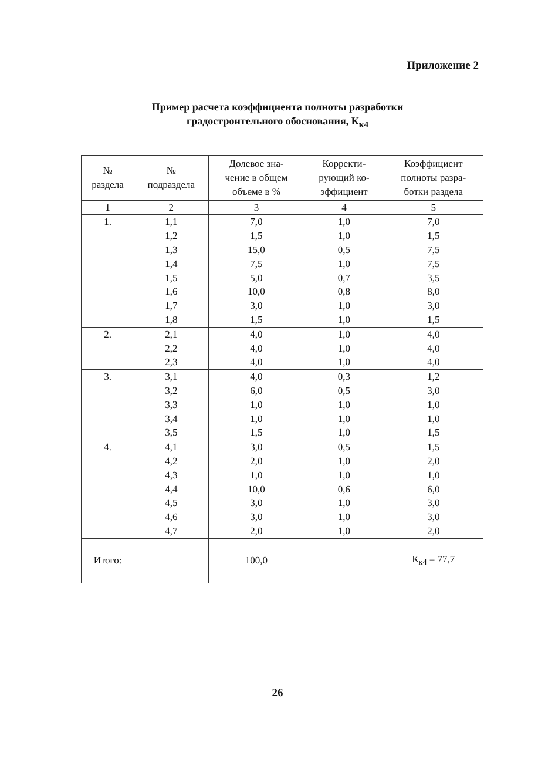Приложение 2
Пример расчета коэффициента полноты разработки
градостроительного обоснования, К<sub>к4</sub>
| № раздела | № подраздела | Долевое зна- чение в общем объеме в % | Корректи- рующий ко- эффициент | Коэффициент полноты разра- ботки раздела |
| --- | --- | --- | --- | --- |
| 1 | 2 | 3 | 4 | 5 |
| 1. | 1,1 | 7,0 | 1,0 | 7,0 |
| | 1,2 | 1,5 | 1,0 | 1,5 |
| | 1,3 | 15,0 | 0,5 | 7,5 |
| | 1,4 | 7,5 | 1,0 | 7,5 |
| | 1,5 | 5,0 | 0,7 | 3,5 |
| | 1,6 | 10,0 | 0,8 | 8,0 |
| | 1,7 | 3,0 | 1,0 | 3,0 |
| | 1,8 | 1,5 | 1,0 | 1,5 |
| 2. | 2,1 | 4,0 | 1,0 | 4,0 |
| | 2,2 | 4,0 | 1,0 | 4,0 |
| | 2,3 | 4,0 | 1,0 | 4,0 |
| 3. | 3,1 | 4,0 | 0,3 | 1,2 |
| | 3,2 | 6,0 | 0,5 | 3,0 |
| | 3,3 | 1,0 | 1,0 | 1,0 |
| | 3,4 | 1,0 | 1,0 | 1,0 |
| | 3,5 | 1,5 | 1,0 | 1,5 |
| 4. | 4,1 | 3,0 | 0,5 | 1,5 |
| | 4,2 | 2,0 | 1,0 | 2,0 |
| | 4,3 | 1,0 | 1,0 | 1,0 |
| | 4,4 | 10,0 | 0,6 | 6,0 |
| | 4,5 | 3,0 | 1,0 | 3,0 |
| | 4,6 | 3,0 | 1,0 | 3,0 |
| | 4,7 | 2,0 | 1,0 | 2,0 |
| Итого: | | 100,0 | | К<sub>к4</sub> = 77,7 |
26